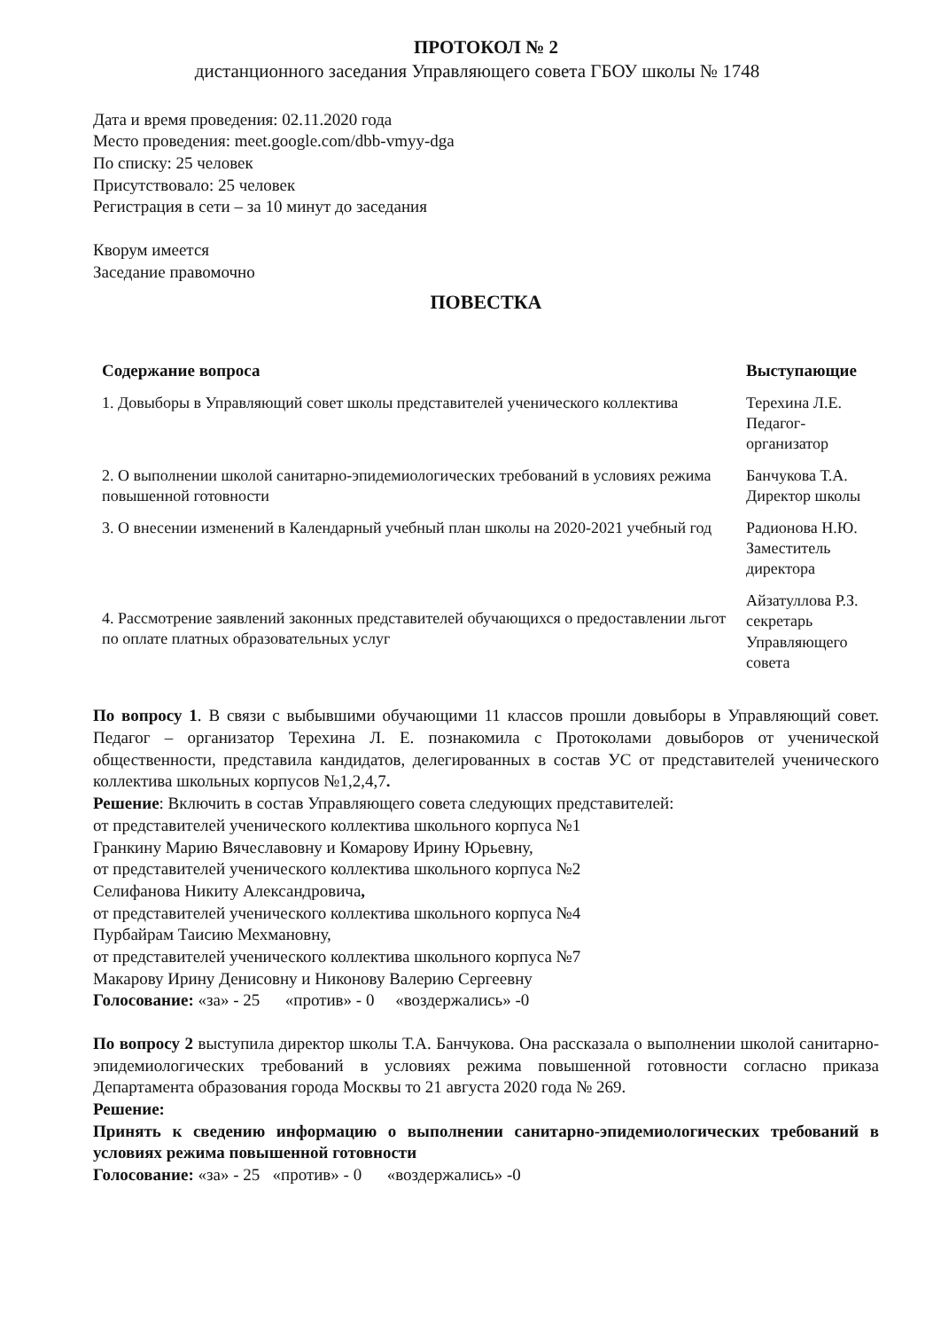ПРОТОКОЛ № 2
дистанционного заседания Управляющего совета ГБОУ школы № 1748
Дата и время проведения: 02.11.2020 года
Место проведения: meet.google.com/dbb-vmyy-dga
По списку: 25 человек
Присутствовало: 25 человек
Регистрация в сети – за 10 минут до заседания
Кворум имеется
Заседание правомочно
ПОВЕСТКА
| Содержание вопроса | Выступающие |
| --- | --- |
| 1. Довыборы в Управляющий совет школы представителей ученического коллектива | Терехина Л.Е. Педагог- организатор |
| 2. О выполнении школой санитарно-эпидемиологических требований в условиях режима повышенной готовности | Банчукова Т.А. Директор школы |
| 3. О внесении изменений в Календарный учебный план школы на 2020-2021 учебный год | Радионова Н.Ю. Заместитель директора |
| 4. Рассмотрение заявлений законных представителей обучающихся о предоставлении льгот по оплате платных образовательных услуг | Айзатуллова Р.З. секретарь Управляющего совета |
По вопросу 1. В связи с выбывшими обучающими 11 классов прошли довыборы в Управляющий совет. Педагог – организатор Терехина Л. Е. познакомила с Протоколами довыборов от ученической общественности, представила кандидатов, делегированных в состав УС от представителей ученического коллектива школьных корпусов №1,2,4,7.
Решение: Включить в состав Управляющего совета следующих представителей:
от представителей ученического коллектива школьного корпуса №1
Гранкину Марию Вячеславовну и Комарову Ирину Юрьевну,
от представителей ученического коллектива школьного корпуса №2
Селифанова Никиту Александровича,
от представителей ученического коллектива школьного корпуса №4
Пурбайрам Таисию Мехмановну,
от представителей ученического коллектива школьного корпуса №7
Макарову Ирину Денисовну и Никонову Валерию Сергеевну
Голосование: «за» - 25 «против» - 0 «воздержались» -0
По вопросу 2 выступила директор школы Т.А. Банчукова. Она рассказала о выполнении школой санитарно-эпидемиологических требований в условиях режима повышенной готовности согласно приказа Департамента образования города Москвы то 21 августа 2020 года № 269.
Решение:
Принять к сведению информацию о выполнении санитарно-эпидемиологических требований в условиях режима повышенной готовности
Голосование: «за» - 25 «против» - 0 «воздержались» -0